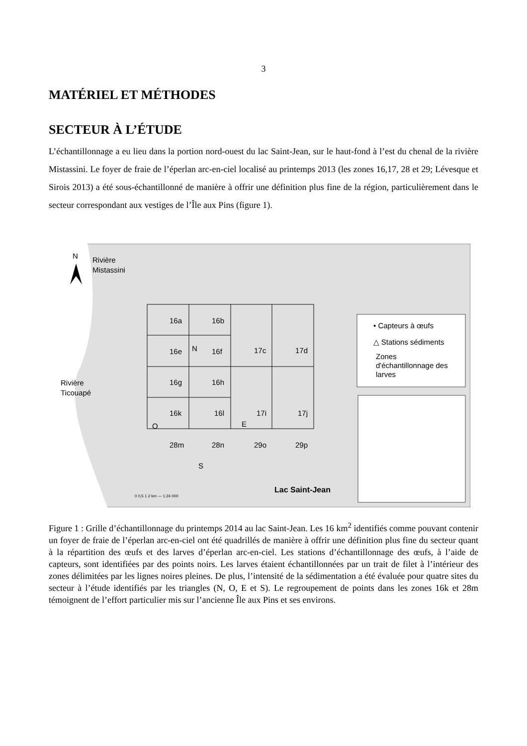3
MATÉRIEL ET MÉTHODES
SECTEUR À L’ÉTUDE
L’échantillonnage a eu lieu dans la portion nord-ouest du lac Saint-Jean, sur le haut-fond à l’est du chenal de la rivière Mistassini. Le foyer de fraie de l’éperlan arc-en-ciel localisé au printemps 2013 (les zones 16,17, 28 et 29; Lévesque et Sirois 2013) a été sous-échantillonné de manière à offrir une définition plus fine de la région, particulièrement dans le secteur correspondant aux vestiges de l’Île aux Pins (figure 1).
N
Rivière
Mistassini
Rivière
Ticouapé
16a
16b
16e
16f
17c
17d
16g
16h
16k
16l
17i
17j
28m
28n
29o
29p
N
O
E
S
Lac Saint-Jean
0 0,5 1 2 km — 1:24 000
• Capteurs à œufs
△ Stations sédiments
Zones
d'échantillonnage des
larves
Figure 1 : Grille d’échantillonnage du printemps 2014 au lac Saint-Jean. Les 16 km<sup>2</sup> identifiés comme pouvant contenir un foyer de fraie de l’éperlan arc-en-ciel ont été quadrillés de manière à offrir une définition plus fine du secteur quant à la répartition des œufs et des larves d’éperlan arc-en-ciel. Les stations d’échantillonnage des œufs, à l’aide de capteurs, sont identifiées par des points noirs. Les larves étaient échantillonnées par un trait de filet à l’intérieur des zones délimitées par les lignes noires pleines. De plus, l’intensité de la sédimentation a été évaluée pour quatre sites du secteur à l’étude identifiés par les triangles (N, O, E et S). Le regroupement de points dans les zones 16k et 28m témoignent de l’effort particulier mis sur l’ancienne Île aux Pins et ses environs.